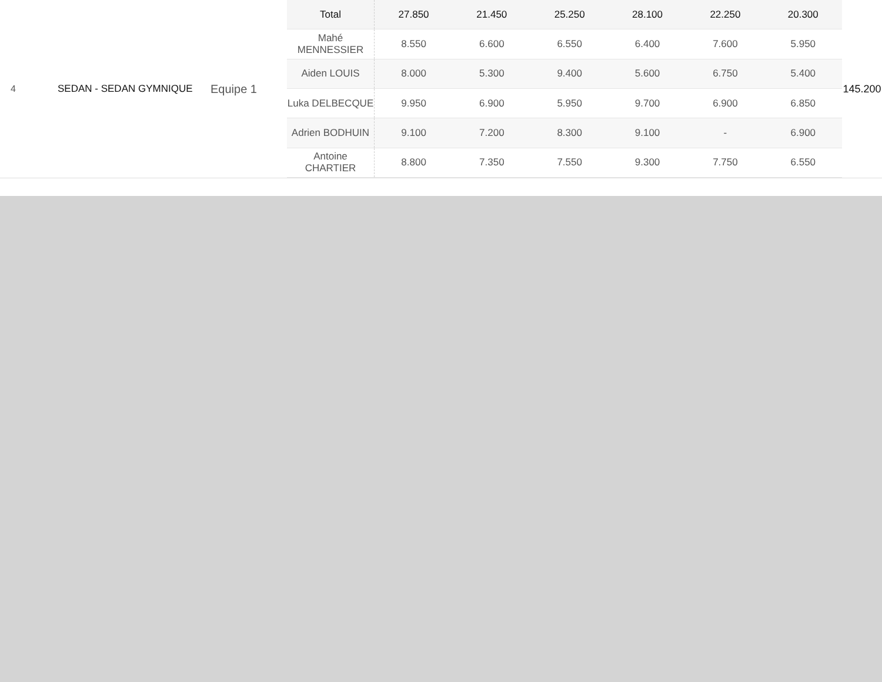4 SEDAN - SEDAN GYMNIQUE
Equipe 1
| Total | 27.850 | 21.450 | 25.250 | 28.100 | 22.250 | 20.300 |
| --- | --- | --- | --- | --- | --- | --- |
| Mahé MENNESSIER | 8.550 | 6.600 | 6.550 | 6.400 | 7.600 | 5.950 |
| Aiden LOUIS | 8.000 | 5.300 | 9.400 | 5.600 | 6.750 | 5.400 |
| Luka DELBECQUE | 9.950 | 6.900 | 5.950 | 9.700 | 6.900 | 6.850 |
| Adrien BODHUIN | 9.100 | 7.200 | 8.300 | 9.100 | - | 6.900 |
| Antoine CHARTIER | 8.800 | 7.350 | 7.550 | 9.300 | 7.750 | 6.550 |
145.200